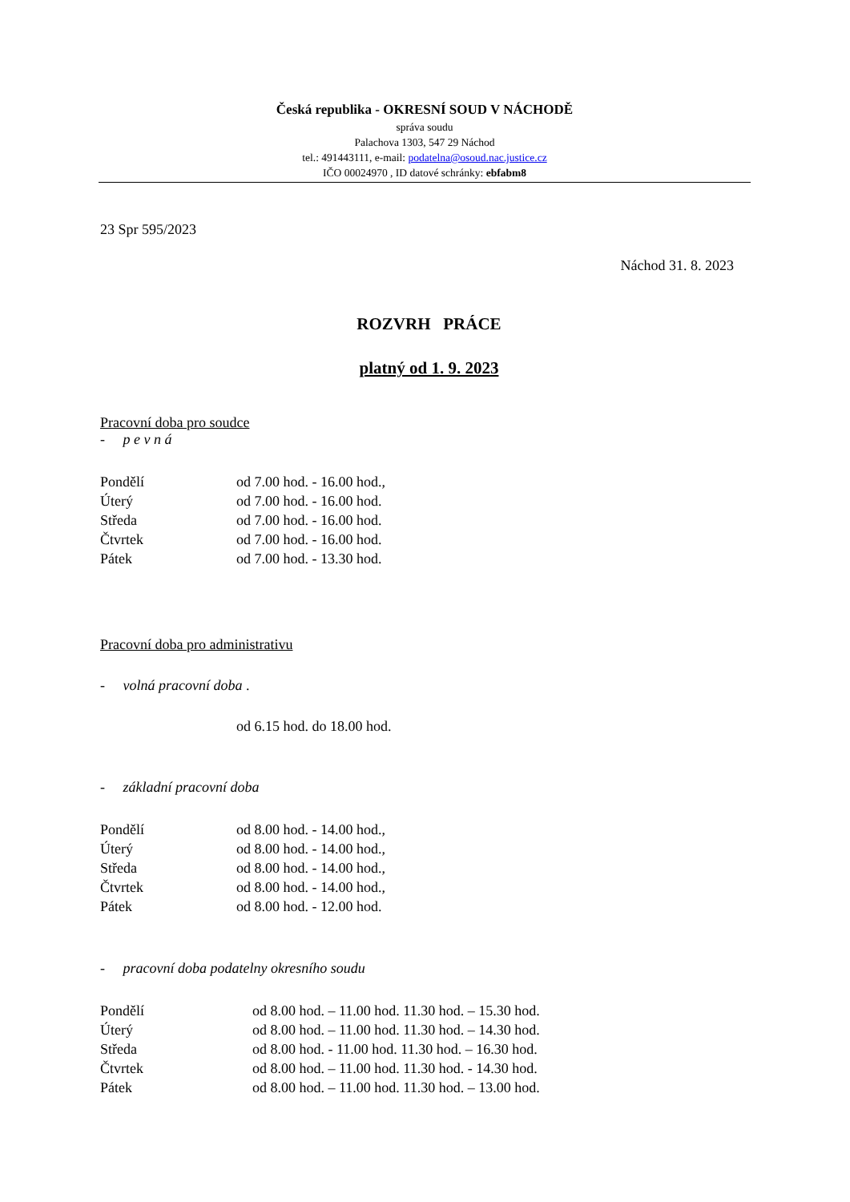Česká republika - OKRESNÍ SOUD V NÁCHODĚ
správa soudu
Palachova 1303, 547 29 Náchod
tel.: 491443111, e-mail: podatelna@osoud.nac.justice.cz
IČO 00024970 , ID datové schránky: ebfabm8
23 Spr 595/2023
Náchod 31. 8. 2023
ROZVRH PRÁCE
platný od 1. 9. 2023
Pracovní doba pro soudce
- p e v n á
Pondělí od 7.00 hod. - 16.00 hod.,
Úterý od 7.00 hod. - 16.00 hod.
Středa od 7.00 hod. - 16.00 hod.
Čtvrtek od 7.00 hod. - 16.00 hod.
Pátek od 7.00 hod. - 13.30 hod.
Pracovní doba pro administrativu
- volná pracovní doba .
od 6.15 hod. do 18.00 hod.
- základní pracovní doba
Pondělí od 8.00 hod. - 14.00 hod.,
Úterý od 8.00 hod. - 14.00 hod.,
Středa od 8.00 hod. - 14.00 hod.,
Čtvrtek od 8.00 hod. - 14.00 hod.,
Pátek od 8.00 hod. - 12.00 hod.
- pracovní doba podatelny okresního soudu
Pondělí od 8.00 hod. – 11.00 hod. 11.30 hod. – 15.30 hod.
Úterý od 8.00 hod. – 11.00 hod. 11.30 hod. – 14.30 hod.
Středa od 8.00 hod. - 11.00 hod. 11.30 hod. – 16.30 hod.
Čtvrtek od 8.00 hod. – 11.00 hod. 11.30 hod. - 14.30 hod.
Pátek od 8.00 hod. – 11.00 hod. 11.30 hod. – 13.00 hod.